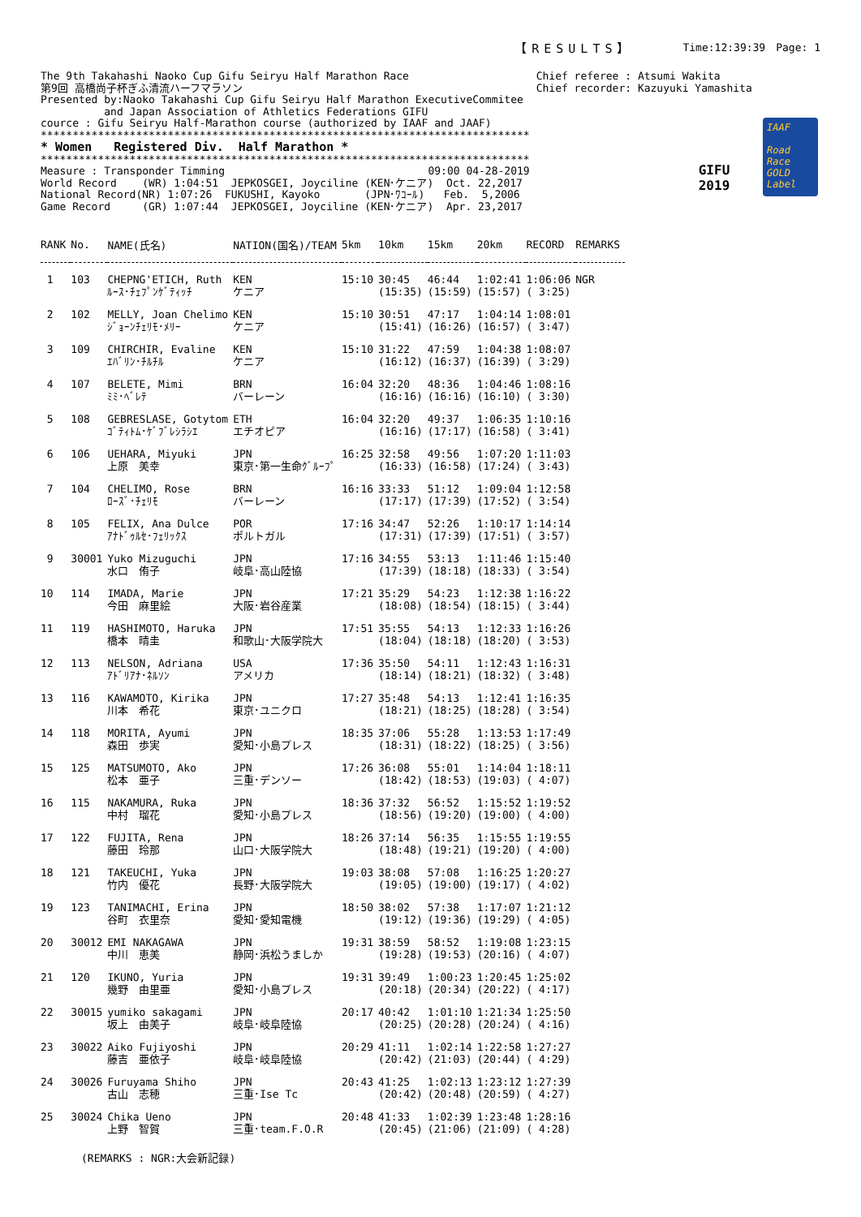【RESULTS】 Time:12:39:39　Page: 1
The 9th Takahashi Naoko Cup Gifu Seiryu Half Marathon Race 第9回 高橋尚子杯ぎふ清流ハーフマラソン Presented by:Naoko Takahashi Cup Gifu Seiryu Half Marathon ExecutiveCommitee and Japan Association of Athletics Federations GIFU cource : Gifu Seiryu Half-Marathon course (authorized by IAAF and JAAF) ***************************************************************************** * Women Registered Div. Half Marathon * ***************************************************************************** Measure : Transponder Timming 09:00 04-28-2019 World Record (WR) 1:04:51 JEPKOSGEI, Joyciline (KEN･ケニア) Oct. 22,2017 National Record(NR) 1:07:26 FUKUSHI, Kayoko (JPN･ﾜｺｰﾙ) Feb. 5,2006 Game Record (GR) 1:07:44 JEPKOSGEI, Joyciline (KEN･ケニア) Apr. 23,2017
Chief referee : Atsumi Wakita Chief recorder: Kazuyuki Yamashita
GIFU
2019
IAAF
Road Race GOLD Label
| RANK | No. | NAME(氏名) | NATION(国名)/TEAM | 5km | 10km | 15km | 20km | RECORD | REMARKS |
| --- | --- | --- | --- | --- | --- | --- | --- | --- | --- |
| 1 | 103 | CHEPNG'ETICH, Ruth ﾙｰｽ･ﾁｪﾌﾟﾝｹﾞﾃｨｯﾁ | KEN ケニア | 15:10 | 30:45 (15:35) | 46:44 (15:59) | 1:02:41 (15:57) | 1:06:06 ( 3:25) | NGR |
| 2 | 102 | MELLY, Joan Chelimo ｼﾞｮｰﾝﾁｪﾘﾓ･ﾒﾘｰ | KEN ケニア | 15:10 | 30:51 (15:41) | 47:17 (16:26) | 1:04:14 (16:57) | 1:08:01 ( 3:47) | |
| 3 | 109 | CHIRCHIR, Evaline ｴﾊﾞﾘﾝ･ﾁﾙﾁﾙ | KEN ケニア | 15:10 | 31:22 (16:12) | 47:59 (16:37) | 1:04:38 (16:39) | 1:08:07 ( 3:29) | |
| 4 | 107 | BELETE, Mimi ﾐﾐ･ﾍﾞﾚﾃ | BRN バーレーン | 16:04 | 32:20 (16:16) | 48:36 (16:16) | 1:04:46 (16:10) | 1:08:16 ( 3:30) | |
| 5 | 108 | GEBRESLASE, Gotytom ｺﾞﾃｨﾄﾑ･ｹﾞﾌﾞﾚｼﾗｼｴ | ETH エチオピア | 16:04 | 32:20 (16:16) | 49:37 (17:17) | 1:06:35 (16:58) | 1:10:16 ( 3:41) | |
| 6 | 106 | UEHARA, Miyuki 上原 美幸 | JPN 東京･第一生命ｸﾞﾙｰﾌﾟ | 16:25 | 32:58 (16:33) | 49:56 (16:58) | 1:07:20 (17:24) | 1:11:03 ( 3:43) | |
| 7 | 104 | CHELIMO, Rose ﾛｰｽﾞ･ﾁｪﾘﾓ | BRN バーレーン | 16:16 | 33:33 (17:17) | 51:12 (17:39) | 1:09:04 (17:52) | 1:12:58 ( 3:54) | |
| 8 | 105 | FELIX, Ana Dulce ｱﾅﾄﾞｩﾙｾ･ﾌｪﾘｯｸｽ | POR ポルトガル | 17:16 | 34:47 (17:31) | 52:26 (17:39) | 1:10:17 (17:51) | 1:14:14 ( 3:57) | |
| 9 | 30001 | Yuko Mizuguchi 水口 侑子 | JPN 岐阜･高山陸協 | 17:16 | 34:55 (17:39) | 53:13 (18:18) | 1:11:46 (18:33) | 1:15:40 ( 3:54) | |
| 10 | 114 | IMADA, Marie 今田 麻里絵 | JPN 大阪･岩谷産業 | 17:21 | 35:29 (18:08) | 54:23 (18:54) | 1:12:38 (18:15) | 1:16:22 ( 3:44) | |
| 11 | 119 | HASHIMOTO, Haruka 橋本 晴圭 | JPN 和歌山･大阪学院大 | 17:51 | 35:55 (18:04) | 54:13 (18:18) | 1:12:33 (18:20) | 1:16:26 ( 3:53) | |
| 12 | 113 | NELSON, Adriana ｱﾄﾞﾘｱﾅ･ﾈﾙｿﾝ | USA アメリカ | 17:36 | 35:50 (18:14) | 54:11 (18:21) | 1:12:43 (18:32) | 1:16:31 ( 3:48) | |
| 13 | 116 | KAWAMOTO, Kirika 川本 希花 | JPN 東京･ユニクロ | 17:27 | 35:48 (18:21) | 54:13 (18:25) | 1:12:41 (18:28) | 1:16:35 ( 3:54) | |
| 14 | 118 | MORITA, Ayumi 森田 歩実 | JPN 愛知･小島プレス | 18:35 | 37:06 (18:31) | 55:28 (18:22) | 1:13:53 (18:25) | 1:17:49 ( 3:56) | |
| 15 | 125 | MATSUMOTO, Ako 松本 亜子 | JPN 三重･デンソー | 17:26 | 36:08 (18:42) | 55:01 (18:53) | 1:14:04 (19:03) | 1:18:11 ( 4:07) | |
| 16 | 115 | NAKAMURA, Ruka 中村 瑠花 | JPN 愛知･小島プレス | 18:36 | 37:32 (18:56) | 56:52 (19:20) | 1:15:52 (19:00) | 1:19:52 ( 4:00) | |
| 17 | 122 | FUJITA, Rena 藤田 玲那 | JPN 山口･大阪学院大 | 18:26 | 37:14 (18:48) | 56:35 (19:21) | 1:15:55 (19:20) | 1:19:55 ( 4:00) | |
| 18 | 121 | TAKEUCHI, Yuka 竹内 優花 | JPN 長野･大阪学院大 | 19:03 | 38:08 (19:05) | 57:08 (19:00) | 1:16:25 (19:17) | 1:20:27 ( 4:02) | |
| 19 | 123 | TANIMACHI, Erina 谷町 衣里奈 | JPN 愛知･愛知電機 | 18:50 | 38:02 (19:12) | 57:38 (19:36) | 1:17:07 (19:29) | 1:21:12 ( 4:05) | |
| 20 | 30012 | EMI NAKAGAWA 中川 恵美 | JPN 静岡･浜松うましか | 19:31 | 38:59 (19:28) | 58:52 (19:53) | 1:19:08 (20:16) | 1:23:15 ( 4:07) | |
| 21 | 120 | IKUNO, Yuria 幾野 由里亜 | JPN 愛知･小島プレス | 19:31 | 39:49 (20:18) | 1:00:23 (20:34) | 1:20:45 (20:22) | 1:25:02 ( 4:17) | |
| 22 | 30015 | yumiko sakagami 坂上 由美子 | JPN 岐阜･岐阜陸協 | 20:17 | 40:42 (20:25) | 1:01:10 (20:28) | 1:21:34 (20:24) | 1:25:50 ( 4:16) | |
| 23 | 30022 | Aiko Fujiyoshi 藤吉 亜依子 | JPN 岐阜･岐阜陸協 | 20:29 | 41:11 (20:42) | 1:02:14 (21:03) | 1:22:58 (20:44) | 1:27:27 ( 4:29) | |
| 24 | 30026 | Furuyama Shiho 古山 志穂 | JPN 三重･Ise Tc | 20:43 | 41:25 (20:42) | 1:02:13 (20:48) | 1:23:12 (20:59) | 1:27:39 ( 4:27) | |
| 25 | 30024 | Chika Ueno 上野 智賀 | JPN 三重･team.F.O.R | 20:48 | 41:33 (20:45) | 1:02:39 (21:06) | 1:23:48 (21:09) | 1:28:16 ( 4:28) | |
(REMARKS : NGR:大会新記録)